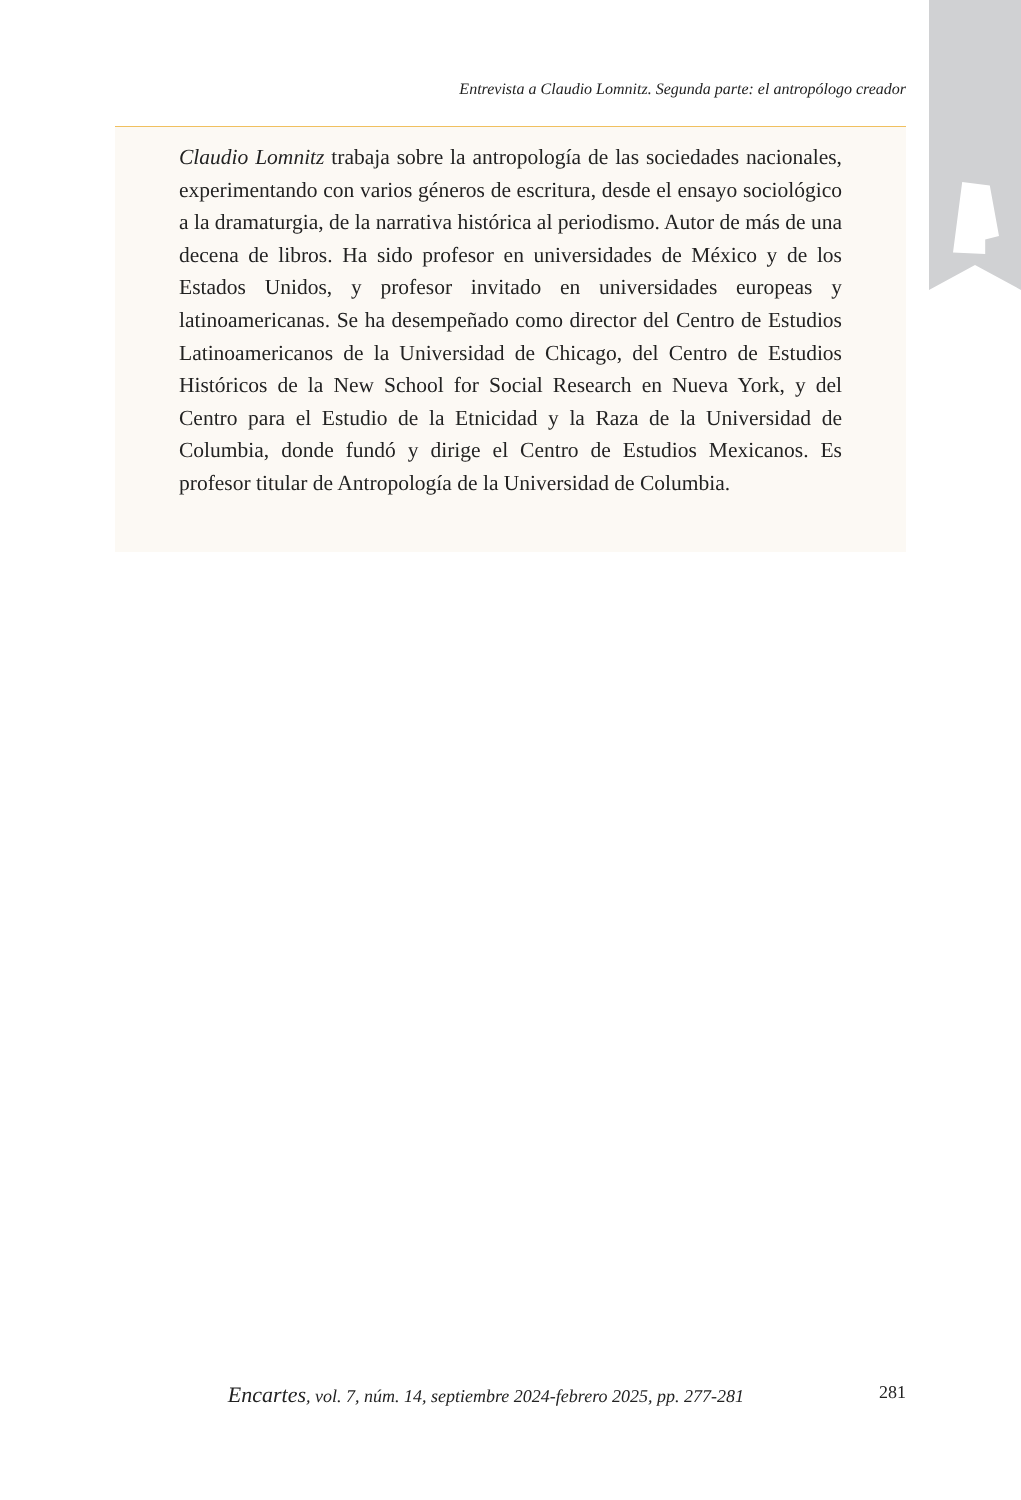Entrevista a Claudio Lomnitz. Segunda parte: el antropólogo creador
Claudio Lomnitz trabaja sobre la antropología de las sociedades nacionales, experimentando con varios géneros de escritura, desde el ensayo sociológico a la dramaturgia, de la narrativa histórica al periodismo. Autor de más de una decena de libros. Ha sido profesor en universidades de México y de los Estados Unidos, y profesor invitado en universidades europeas y latinoamericanas. Se ha desempeñado como director del Centro de Estudios Latinoamericanos de la Universidad de Chicago, del Centro de Estudios Históricos de la New School for Social Research en Nueva York, y del Centro para el Estudio de la Etnicidad y la Raza de la Universidad de Columbia, donde fundó y dirige el Centro de Estudios Mexicanos. Es profesor titular de Antropología de la Universidad de Columbia.
Encartes, vol. 7, núm. 14, septiembre 2024-febrero 2025, pp. 277-281
281